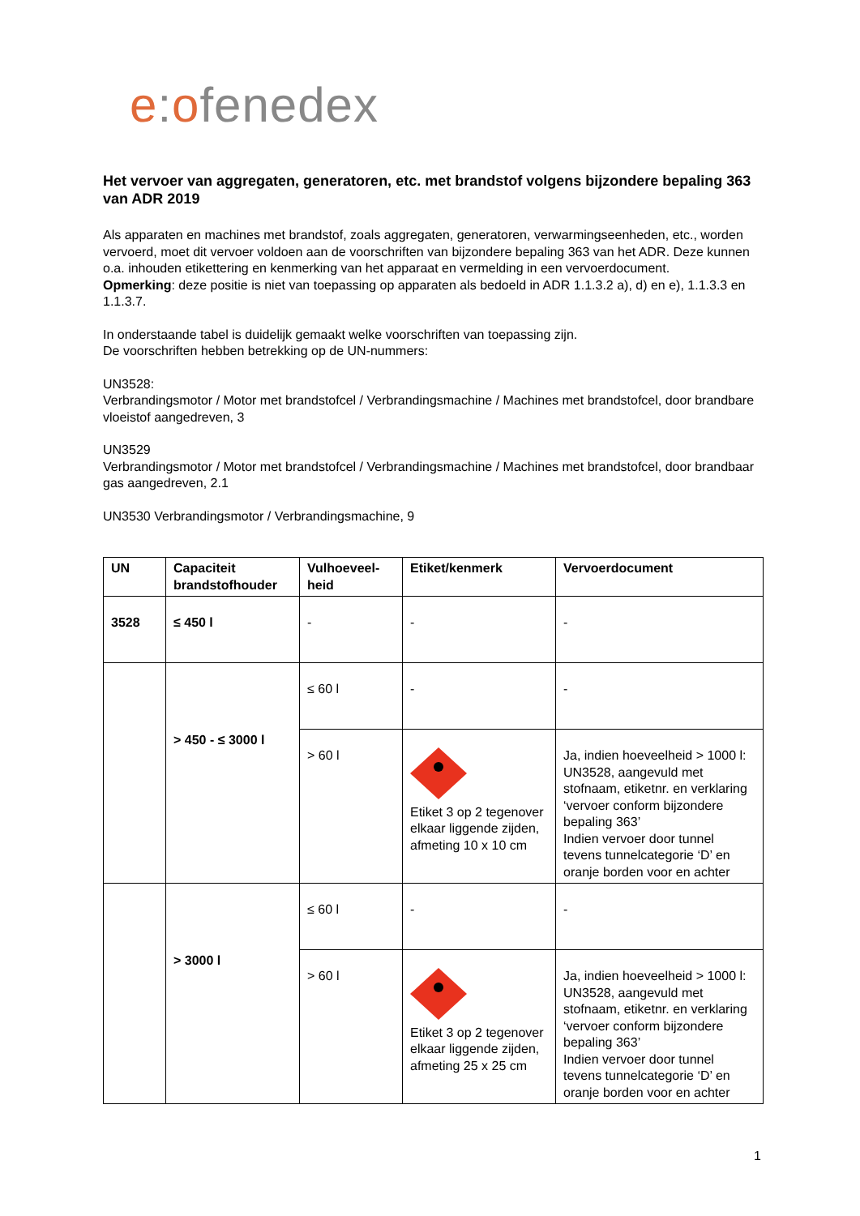e: ofenedex
Het vervoer van aggregaten, generatoren, etc. met brandstof volgens bijzondere bepaling 363 van ADR 2019
Als apparaten en machines met brandstof, zoals aggregaten, generatoren, verwarmingseenheden, etc., worden vervoerd, moet dit vervoer voldoen aan de voorschriften van bijzondere bepaling 363 van het ADR. Deze kunnen o.a. inhouden etikettering en kenmerking van het apparaat en vermelding in een vervoerdocument.
Opmerking: deze positie is niet van toepassing op apparaten als bedoeld in ADR 1.1.3.2 a), d) en e), 1.1.3.3 en 1.1.3.7.
In onderstaande tabel is duidelijk gemaakt welke voorschriften van toepassing zijn.
De voorschriften hebben betrekking op de UN-nummers:
UN3528:
Verbrandingsmotor / Motor met brandstofcel / Verbrandingsmachine / Machines met brandstofcel, door brandbare vloeistof aangedreven, 3
UN3529
Verbrandingsmotor / Motor met brandstofcel / Verbrandingsmachine / Machines met brandstofcel, door brandbaar gas aangedreven, 2.1
UN3530 Verbrandingsmotor / Verbrandingsmachine, 9
| UN | Capaciteit brandstofhouder | Vulhoeveel-heid | Etiket/kenmerk | Vervoerdocument |
| --- | --- | --- | --- | --- |
| 3528 | ≤ 450 l | - | - | - |
| | > 450 - ≤ 3000 l | ≤ 60 l | - | - |
| | | > 60 l | Etiket 3 op 2 tegenover elkaar liggende zijden, afmeting 10 x 10 cm | Ja, indien hoeveelheid > 1000 l: UN3528, aangevuld met stofnaam, etiketnr. en verklaring ‘vervoer conform bijzondere bepaling 363’ Indien vervoer door tunnel tevens tunnelcategorie ‘D’ en oranje borden voor en achter |
| | > 3000 l | ≤ 60 l | - | - |
| | | > 60 l | Etiket 3 op 2 tegenover elkaar liggende zijden, afmeting 25 x 25 cm | Ja, indien hoeveelheid > 1000 l: UN3528, aangevuld met stofnaam, etiketnr. en verklaring ‘vervoer conform bijzondere bepaling 363’ Indien vervoer door tunnel tevens tunnelcategorie ‘D’ en oranje borden voor en achter |
1